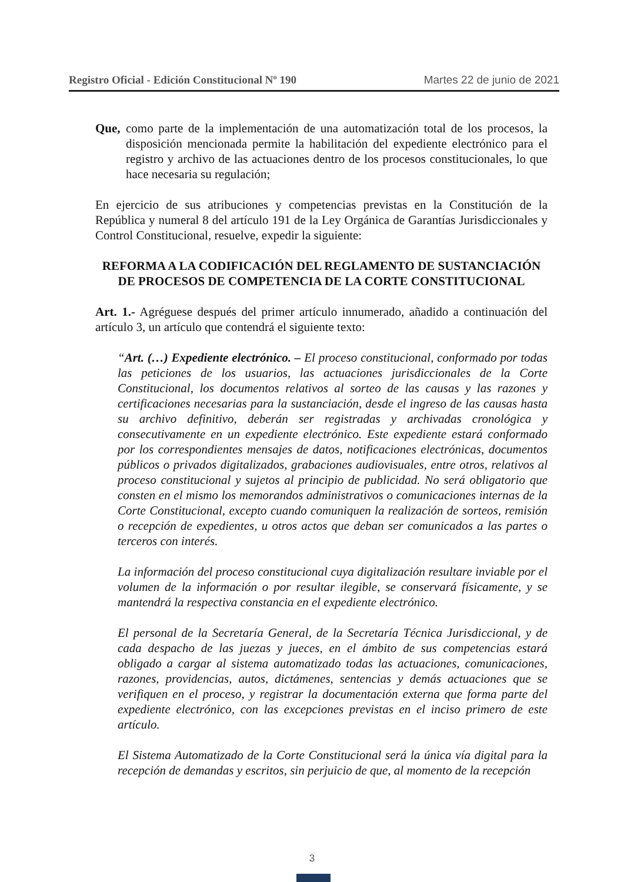Registro Oficial - Edición Constitucional Nº 190 Martes 22 de junio de 2021
Que, como parte de la implementación de una automatización total de los procesos, la disposición mencionada permite la habilitación del expediente electrónico para el registro y archivo de las actuaciones dentro de los procesos constitucionales, lo que hace necesaria su regulación;
En ejercicio de sus atribuciones y competencias previstas en la Constitución de la República y numeral 8 del artículo 191 de la Ley Orgánica de Garantías Jurisdiccionales y Control Constitucional, resuelve, expedir la siguiente:
REFORMA A LA CODIFICACIÓN DEL REGLAMENTO DE SUSTANCIACIÓN DE PROCESOS DE COMPETENCIA DE LA CORTE CONSTITUCIONAL
Art. 1.- Agréguese después del primer artículo innumerado, añadido a continuación del artículo 3, un artículo que contendrá el siguiente texto:
“Art. (…) Expediente electrónico. – El proceso constitucional, conformado por todas las peticiones de los usuarios, las actuaciones jurisdiccionales de la Corte Constitucional, los documentos relativos al sorteo de las causas y las razones y certificaciones necesarias para la sustanciación, desde el ingreso de las causas hasta su archivo definitivo, deberán ser registradas y archivadas cronológica y consecutivamente en un expediente electrónico. Este expediente estará conformado por los correspondientes mensajes de datos, notificaciones electrónicas, documentos públicos o privados digitalizados, grabaciones audiovisuales, entre otros, relativos al proceso constitucional y sujetos al principio de publicidad. No será obligatorio que consten en el mismo los memorandos administrativos o comunicaciones internas de la Corte Constitucional, excepto cuando comuniquen la realización de sorteos, remisión o recepción de expedientes, u otros actos que deban ser comunicados a las partes o terceros con interés.
La información del proceso constitucional cuya digitalización resultare inviable por el volumen de la información o por resultar ilegible, se conservará físicamente, y se mantendrá la respectiva constancia en el expediente electrónico.
El personal de la Secretaría General, de la Secretaría Técnica Jurisdiccional, y de cada despacho de las juezas y jueces, en el ámbito de sus competencias estará obligado a cargar al sistema automatizado todas las actuaciones, comunicaciones, razones, providencias, autos, dictámenes, sentencias y demás actuaciones que se verifiquen en el proceso, y registrar la documentación externa que forma parte del expediente electrónico, con las excepciones previstas en el inciso primero de este artículo.
El Sistema Automatizado de la Corte Constitucional será la única vía digital para la recepción de demandas y escritos, sin perjuicio de que, al momento de la recepción
3